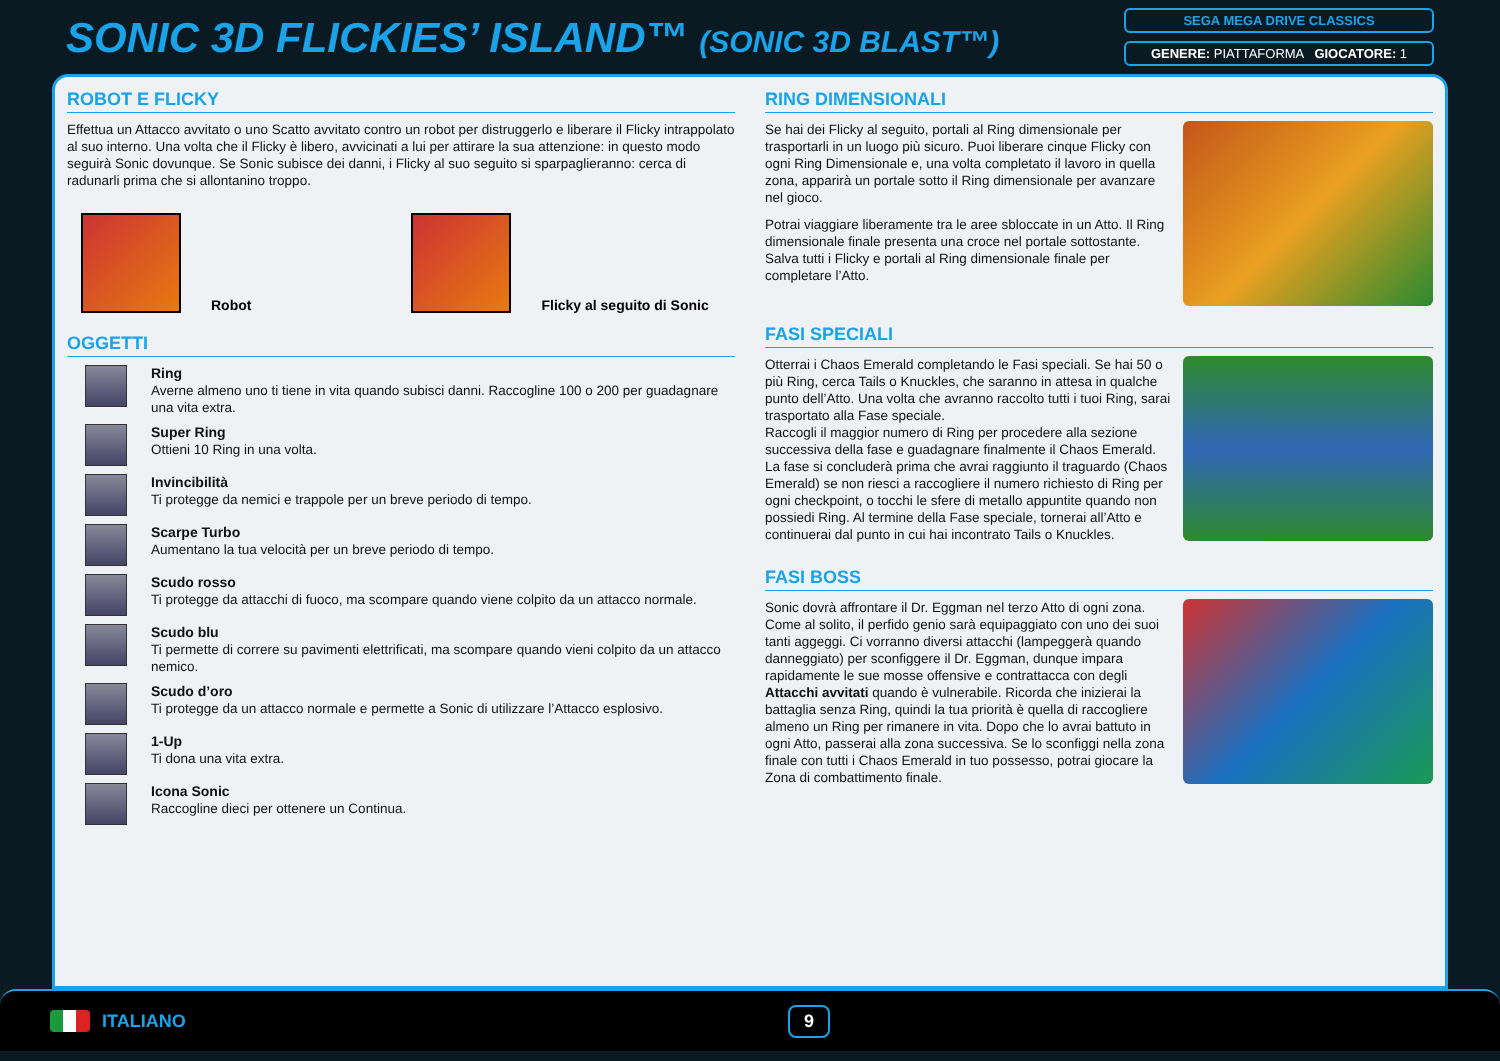SONIC 3D FLICKIES’ ISLAND™ (SONIC 3D BLAST™)
SEGA MEGA DRIVE CLASSICS
GENERE: PIATTAFORMA GIOCATORE: 1
ROBOT E FLICKY
Effettua un Attacco avvitato o uno Scatto avvitato contro un robot per distruggerlo e liberare il Flicky intrappolato al suo interno. Una volta che il Flicky è libero, avvicinati a lui per attirare la sua attenzione: in questo modo seguirà Sonic dovunque. Se Sonic subisce dei danni, i Flicky al suo seguito si sparpaglieranno: cerca di radunarli prima che si allontanino troppo.
Robot
Flicky al seguito di Sonic
OGGETTI
Ring
Averne almeno uno ti tiene in vita quando subisci danni. Raccogline 100 o 200 per guadagnare una vita extra.
Super Ring
Ottieni 10 Ring in una volta.
Invincibilità
Ti protegge da nemici e trappole per un breve periodo di tempo.
Scarpe Turbo
Aumentano la tua velocità per un breve periodo di tempo.
Scudo rosso
Ti protegge da attacchi di fuoco, ma scompare quando viene colpito da un attacco normale.
Scudo blu
Ti permette di correre su pavimenti elettrificati, ma scompare quando vieni colpito da un attacco nemico.
Scudo d’oro
Ti protegge da un attacco normale e permette a Sonic di utilizzare l’Attacco esplosivo.
1-Up
Ti dona una vita extra.
Icona Sonic
Raccogline dieci per ottenere un Continua.
RING DIMENSIONALI
Se hai dei Flicky al seguito, portali al Ring dimensionale per trasportarli in un luogo più sicuro. Puoi liberare cinque Flicky con ogni Ring Dimensionale e, una volta completato il lavoro in quella zona, apparirà un portale sotto il Ring dimensionale per avanzare nel gioco.
Potrai viaggiare liberamente tra le aree sbloccate in un Atto. Il Ring dimensionale finale presenta una croce nel portale sottostante. Salva tutti i Flicky e portali al Ring dimensionale finale per completare l’Atto.
FASI SPECIALI
Otterrai i Chaos Emerald completando le Fasi speciali. Se hai 50 o più Ring, cerca Tails o Knuckles, che saranno in attesa in qualche punto dell’Atto. Una volta che avranno raccolto tutti i tuoi Ring, sarai trasportato alla Fase speciale.
Raccogli il maggior numero di Ring per procedere alla sezione successiva della fase e guadagnare finalmente il Chaos Emerald. La fase si concluderà prima che avrai raggiunto il traguardo (Chaos Emerald) se non riesci a raccogliere il numero richiesto di Ring per ogni checkpoint, o tocchi le sfere di metallo appuntite quando non possiedi Ring. Al termine della Fase speciale, tornerai all’Atto e continuerai dal punto in cui hai incontrato Tails o Knuckles.
FASI BOSS
Sonic dovrà affrontare il Dr. Eggman nel terzo Atto di ogni zona. Come al solito, il perfido genio sarà equipaggiato con uno dei suoi tanti aggeggi. Ci vorranno diversi attacchi (lampeggerà quando danneggiato) per sconfiggere il Dr. Eggman, dunque impara rapidamente le sue mosse offensive e contrattacca con degli Attacchi avvitati quando è vulnerabile. Ricorda che inizierai la battaglia senza Ring, quindi la tua priorità è quella di raccogliere almeno un Ring per rimanere in vita. Dopo che lo avrai battuto in ogni Atto, passerai alla zona successiva. Se lo sconfiggi nella zona finale con tutti i Chaos Emerald in tuo possesso, potrai giocare la Zona di combattimento finale.
ITALIANO 9